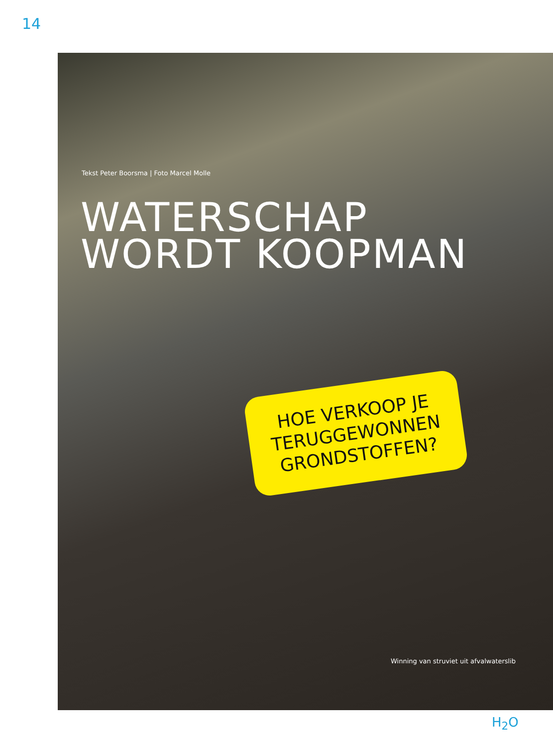14
Tekst Peter Boorsma | Foto Marcel Molle
WATERSCHAP
WORDT KOOPMAN
HOE VERKOOP JE
TERUGGEWONNEN
GRONDSTOFFEN?
Winning van struviet uit afvalwaterslib
H<sub>2</sub>O